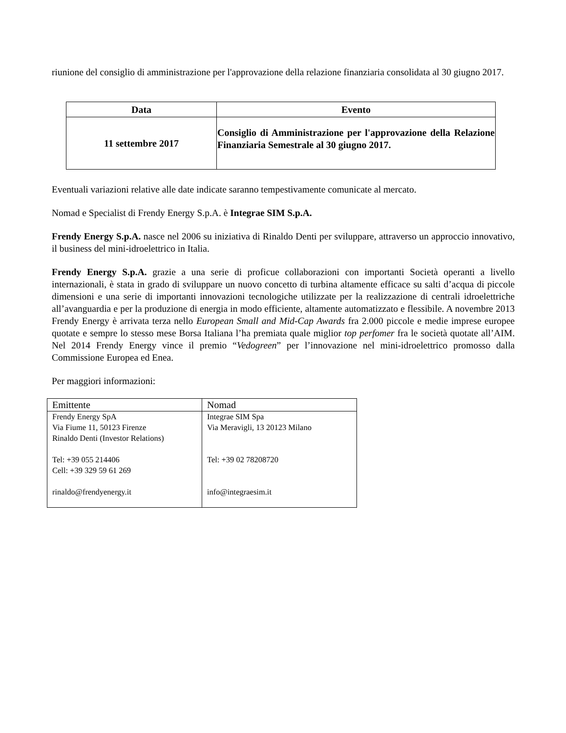riunione del consiglio di amministrazione per l'approvazione della relazione finanziaria consolidata al 30 giugno 2017.
| Data | Evento |
| --- | --- |
| 11 settembre 2017 | Consiglio di Amministrazione per l'approvazione della Relazione Finanziaria Semestrale al 30 giugno 2017. |
Eventuali variazioni relative alle date indicate saranno tempestivamente comunicate al mercato.
Nomad e Specialist di Frendy Energy S.p.A. è Integrae SIM S.p.A.
Frendy Energy S.p.A. nasce nel 2006 su iniziativa di Rinaldo Denti per sviluppare, attraverso un approccio innovativo, il business del mini-idroelettrico in Italia.
Frendy Energy S.p.A. grazie a una serie di proficue collaborazioni con importanti Società operanti a livello internazionali, è stata in grado di sviluppare un nuovo concetto di turbina altamente efficace su salti d’acqua di piccole dimensioni e una serie di importanti innovazioni tecnologiche utilizzate per la realizzazione di centrali idroelettriche all’avanguardia e per la produzione di energia in modo efficiente, altamente automatizzato e flessibile. A novembre 2013 Frendy Energy è arrivata terza nello European Small and Mid-Cap Awards fra 2.000 piccole e medie imprese europee quotate e sempre lo stesso mese Borsa Italiana l’ha premiata quale miglior top perfomer fra le società quotate all’AIM. Nel 2014 Frendy Energy vince il premio “Vedogreen” per l’innovazione nel mini-idroelettrico promosso dalla Commissione Europea ed Enea.
Per maggiori informazioni:
| Emittente | Nomad |
| Frendy Energy SpA Via Fiume 11, 50123 Firenze Rinaldo Denti (Investor Relations) Tel: +39 055 214406 Cell: +39 329 59 61 269 rinaldo@frendyenergy.it | Integrae SIM Spa Via Meravigli, 13 20123 Milano Tel: +39 02 78208720 info@integraesim.it |